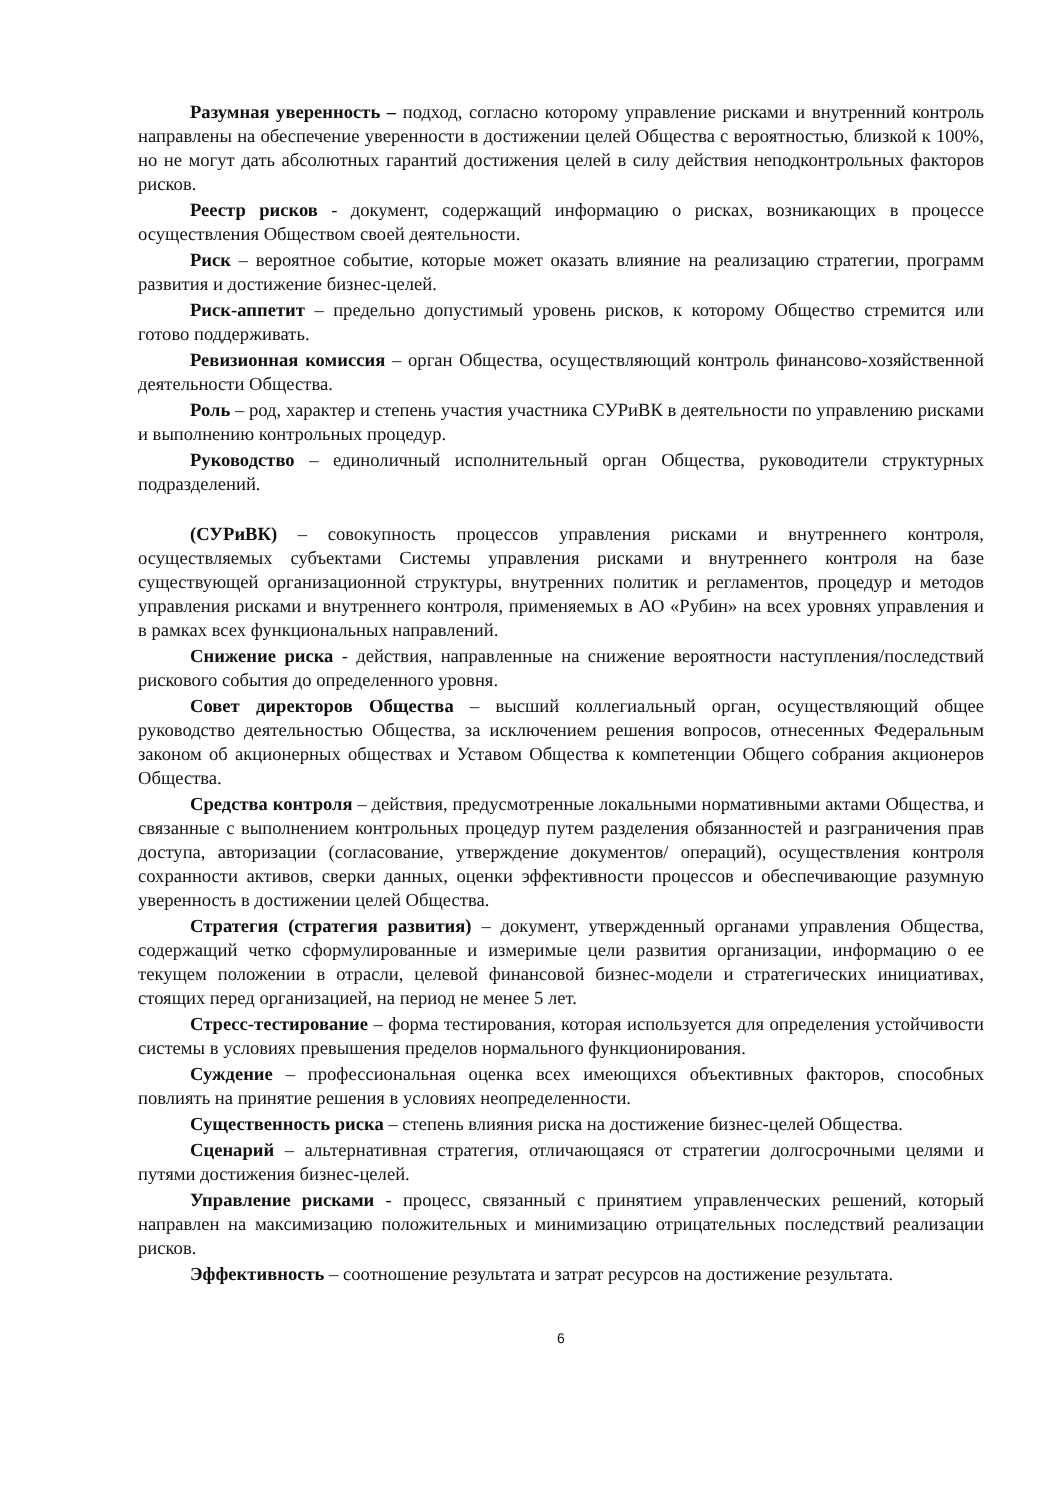Разумная уверенность – подход, согласно которому управление рисками и внутренний контроль направлены на обеспечение уверенности в достижении целей Общества с вероятностью, близкой к 100%, но не могут дать абсолютных гарантий достижения целей в силу действия неподконтрольных факторов рисков.
Реестр рисков - документ, содержащий информацию о рисках, возникающих в процессе осуществления Обществом своей деятельности.
Риск – вероятное событие, которые может оказать влияние на реализацию стратегии, программ развития и достижение бизнес-целей.
Риск-аппетит – предельно допустимый уровень рисков, к которому Общество стремится или готово поддерживать.
Ревизионная комиссия – орган Общества, осуществляющий контроль финансово-хозяйственной деятельности Общества.
Роль – род, характер и степень участия участника СУРиВК в деятельности по управлению рисками и выполнению контрольных процедур.
Руководство – единоличный исполнительный орган Общества, руководители структурных подразделений.
(СУРиВК) – совокупность процессов управления рисками и внутреннего контроля, осуществляемых субъектами Системы управления рисками и внутреннего контроля на базе существующей организационной структуры, внутренних политик и регламентов, процедур и методов управления рисками и внутреннего контроля, применяемых в АО «Рубин» на всех уровнях управления и в рамках всех функциональных направлений.
Снижение риска - действия, направленные на снижение вероятности наступления/последствий рискового события до определенного уровня.
Совет директоров Общества – высший коллегиальный орган, осуществляющий общее руководство деятельностью Общества, за исключением решения вопросов, отнесенных Федеральным законом об акционерных обществах и Уставом Общества к компетенции Общего собрания акционеров Общества.
Средства контроля – действия, предусмотренные локальными нормативными актами Общества, и связанные с выполнением контрольных процедур путем разделения обязанностей и разграничения прав доступа, авторизации (согласование, утверждение документов/ операций), осуществления контроля сохранности активов, сверки данных, оценки эффективности процессов и обеспечивающие разумную уверенность в достижении целей Общества.
Стратегия (стратегия развития) – документ, утвержденный органами управления Общества, содержащий четко сформулированные и измеримые цели развития организации, информацию о ее текущем положении в отрасли, целевой финансовой бизнес-модели и стратегических инициативах, стоящих перед организацией, на период не менее 5 лет.
Стресс-тестирование – форма тестирования, которая используется для определения устойчивости системы в условиях превышения пределов нормального функционирования.
Суждение – профессиональная оценка всех имеющихся объективных факторов, способных повлиять на принятие решения в условиях неопределенности.
Существенность риска – степень влияния риска на достижение бизнес-целей Общества.
Сценарий – альтернативная стратегия, отличающаяся от стратегии долгосрочными целями и путями достижения бизнес-целей.
Управление рисками - процесс, связанный с принятием управленческих решений, который направлен на максимизацию положительных и минимизацию отрицательных последствий реализации рисков.
Эффективность – соотношение результата и затрат ресурсов на достижение результата.
6